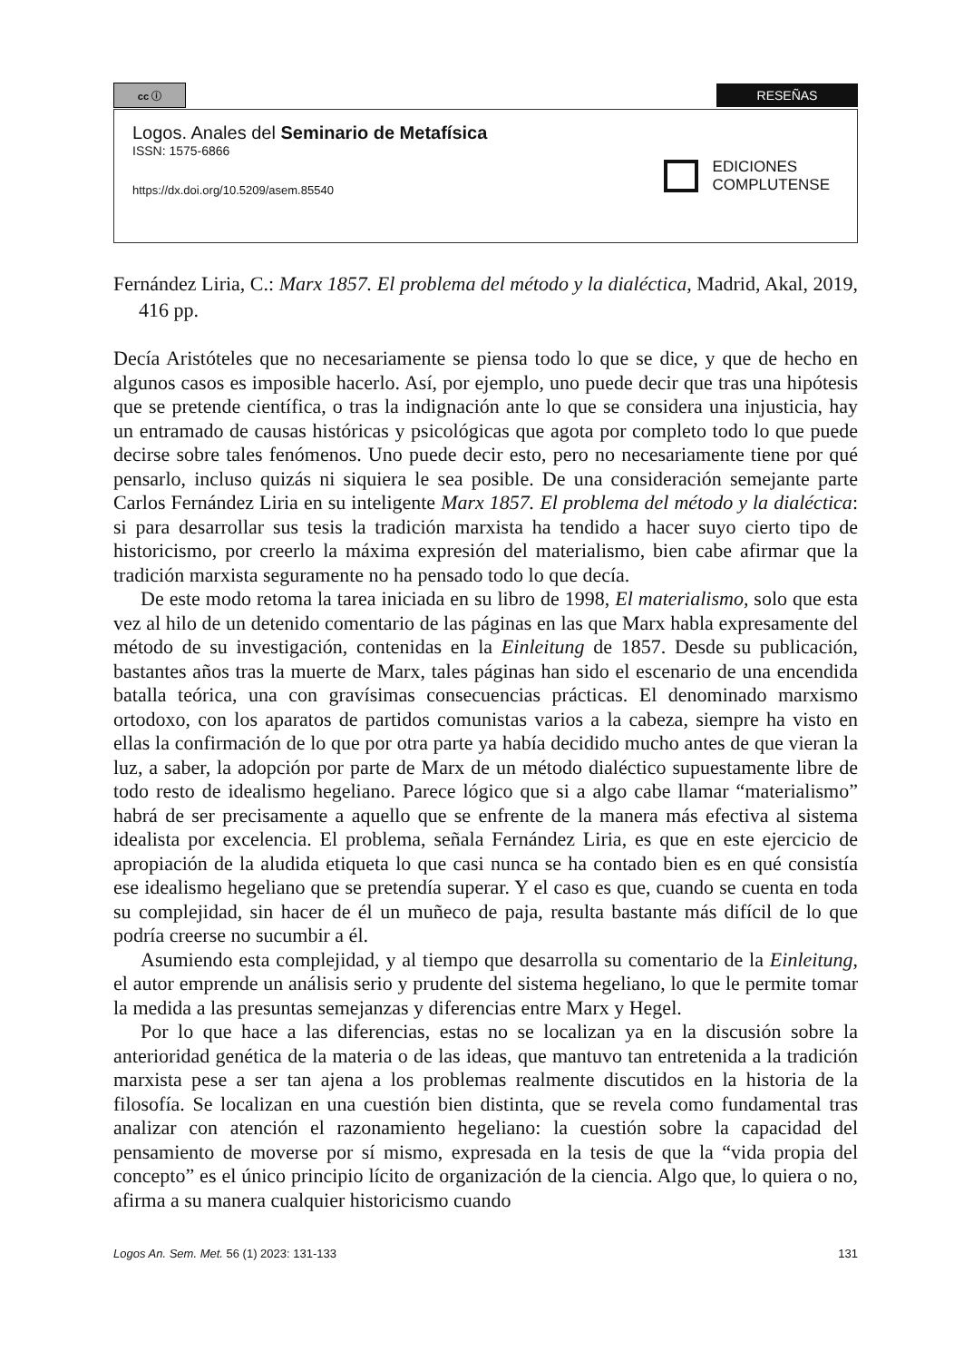cc ⓘ
RESEÑAS
Logos. Anales del Seminario de Metafísica
ISSN: 1575-6866
https://dx.doi.org/10.5209/asem.85540
EDICIONES
COMPLUTENSE
Fernández Liria, C.: Marx 1857. El problema del método y la dialéctica, Madrid, Akal, 2019, 416 pp.
Decía Aristóteles que no necesariamente se piensa todo lo que se dice, y que de hecho en algunos casos es imposible hacerlo. Así, por ejemplo, uno puede decir que tras una hipótesis que se pretende científica, o tras la indignación ante lo que se considera una injusticia, hay un entramado de causas históricas y psicológicas que agota por completo todo lo que puede decirse sobre tales fenómenos. Uno puede decir esto, pero no necesariamente tiene por qué pensarlo, incluso quizás ni siquiera le sea posible. De una consideración semejante parte Carlos Fernández Liria en su inteligente Marx 1857. El problema del método y la dialéctica: si para desarrollar sus tesis la tradición marxista ha tendido a hacer suyo cierto tipo de historicismo, por creerlo la máxima expresión del materialismo, bien cabe afirmar que la tradición marxista seguramente no ha pensado todo lo que decía.
De este modo retoma la tarea iniciada en su libro de 1998, El materialismo, solo que esta vez al hilo de un detenido comentario de las páginas en las que Marx habla expresamente del método de su investigación, contenidas en la Einleitung de 1857. Desde su publicación, bastantes años tras la muerte de Marx, tales páginas han sido el escenario de una encendida batalla teórica, una con gravísimas consecuencias prácticas. El denominado marxismo ortodoxo, con los aparatos de partidos comunistas varios a la cabeza, siempre ha visto en ellas la confirmación de lo que por otra parte ya había decidido mucho antes de que vieran la luz, a saber, la adopción por parte de Marx de un método dialéctico supuestamente libre de todo resto de idealismo hegeliano. Parece lógico que si a algo cabe llamar “materialismo” habrá de ser precisamente a aquello que se enfrente de la manera más efectiva al sistema idealista por excelencia. El problema, señala Fernández Liria, es que en este ejercicio de apropiación de la aludida etiqueta lo que casi nunca se ha contado bien es en qué consistía ese idealismo hegeliano que se pretendía superar. Y el caso es que, cuando se cuenta en toda su complejidad, sin hacer de él un muñeco de paja, resulta bastante más difícil de lo que podría creerse no sucumbir a él.
Asumiendo esta complejidad, y al tiempo que desarrolla su comentario de la Einleitung, el autor emprende un análisis serio y prudente del sistema hegeliano, lo que le permite tomar la medida a las presuntas semejanzas y diferencias entre Marx y Hegel.
Por lo que hace a las diferencias, estas no se localizan ya en la discusión sobre la anterioridad genética de la materia o de las ideas, que mantuvo tan entretenida a la tradición marxista pese a ser tan ajena a los problemas realmente discutidos en la historia de la filosofía. Se localizan en una cuestión bien distinta, que se revela como fundamental tras analizar con atención el razonamiento hegeliano: la cuestión sobre la capacidad del pensamiento de moverse por sí mismo, expresada en la tesis de que la “vida propia del concepto” es el único principio lícito de organización de la ciencia. Algo que, lo quiera o no, afirma a su manera cualquier historicismo cuando
Logos An. Sem. Met. 56 (1) 2023: 131-133 131